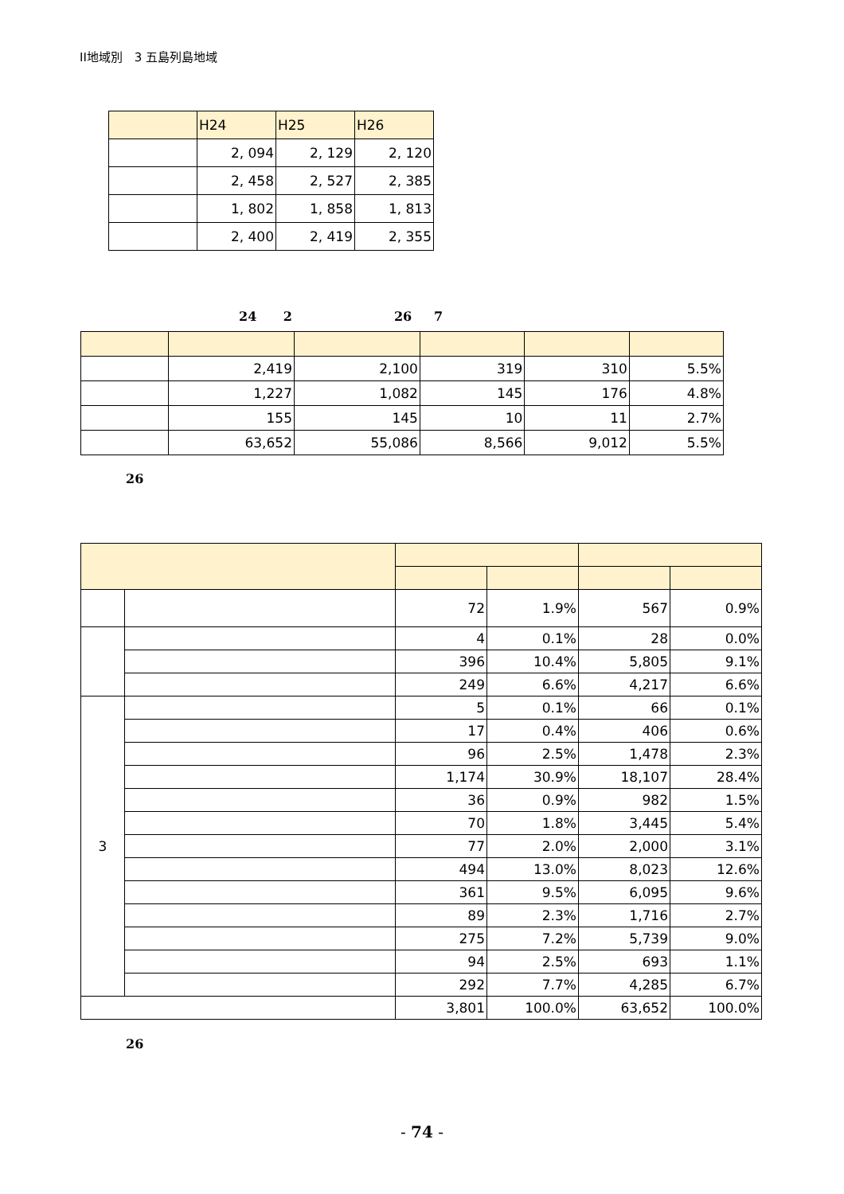II地域別　3 五島列島地域
| | H24 | H25 | H26 |
| --- | --- | --- | --- |
| | 2, 094 | 2, 129 | 2, 120 |
| | 2, 458 | 2, 527 | 2, 385 |
| | 1, 802 | 1, 858 | 1, 813 |
| | 2, 400 | 2, 419 | 2, 355 |
24 2 26 7
| | 2,419 | 2,100 | 319 | 310 | 5.5% |
| | 1,227 | 1,082 | 145 | 176 | 4.8% |
| | 155 | 145 | 10 | 11 | 2.7% |
| | 63,652 | 55,086 | 8,566 | 9,012 | 5.5% |
26
| | | 72 | 1.9% | 567 | 0.9% |
| | | 4 | 0.1% | 28 | 0.0% |
| | | 396 | 10.4% | 5,805 | 9.1% |
| | | 249 | 6.6% | 4,217 | 6.6% |
| 3 | | 5 | 0.1% | 66 | 0.1% |
| | | 17 | 0.4% | 406 | 0.6% |
| | | 96 | 2.5% | 1,478 | 2.3% |
| | | 1,174 | 30.9% | 18,107 | 28.4% |
| | | 36 | 0.9% | 982 | 1.5% |
| | | 70 | 1.8% | 3,445 | 5.4% |
| | | 77 | 2.0% | 2,000 | 3.1% |
| | | 494 | 13.0% | 8,023 | 12.6% |
| | | 361 | 9.5% | 6,095 | 9.6% |
| | | 89 | 2.3% | 1,716 | 2.7% |
| | | 275 | 7.2% | 5,739 | 9.0% |
| | | 94 | 2.5% | 693 | 1.1% |
| | | 292 | 7.7% | 4,285 | 6.7% |
| | | 3,801 | 100.0% | 63,652 | 100.0% |
26
- 74 -